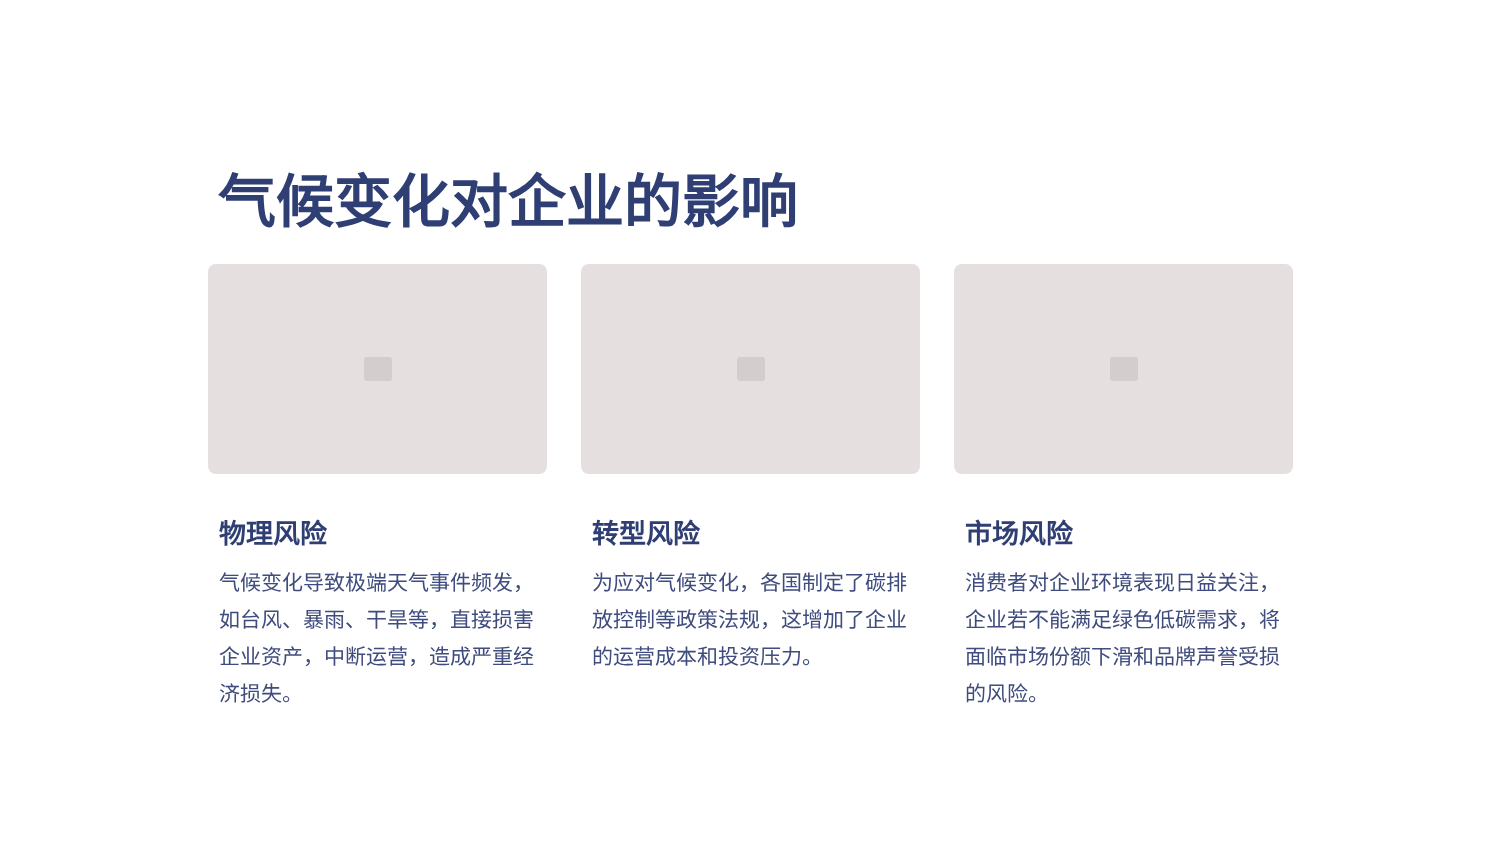气候变化对企业的影响
物理风险
气候变化导致极端天气事件频发，如台风、暴雨、干旱等，直接损害企业资产，中断运营，造成严重经济损失。
转型风险
为应对气候变化，各国制定了碳排放控制等政策法规，这增加了企业的运营成本和投资压力。
市场风险
消费者对企业环境表现日益关注，企业若不能满足绿色低碳需求，将面临市场份额下滑和品牌声誉受损的风险。